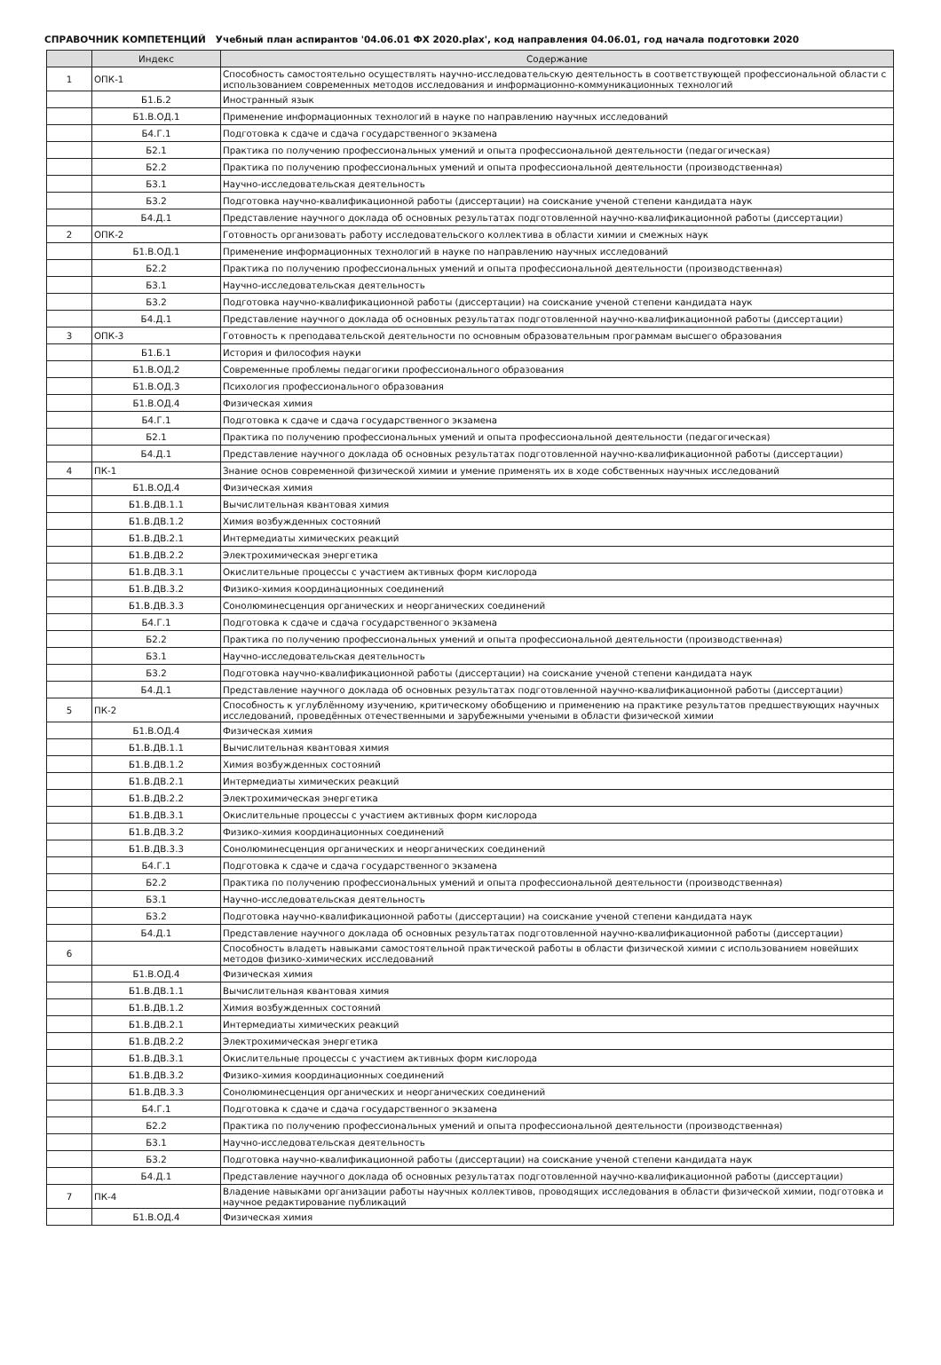СПРАВОЧНИК КОМПЕТЕНЦИЙ Учебный план аспирантов '04.06.01 ФХ 2020.plax', код направления 04.06.01, год начала подготовки 2020
| | Индекс | Содержание |
| --- | --- | --- |
| 1 | ОПК-1 | Способность самостоятельно осуществлять научно-исследовательскую деятельность в соответствующей профессиональной области с использованием современных методов исследования и информационно-коммуникационных технологий |
| | Б1.Б.2 | Иностранный язык |
| | Б1.В.ОД.1 | Применение информационных технологий в науке по направлению научных исследований |
| | Б4.Г.1 | Подготовка к сдаче и сдача государственного экзамена |
| | Б2.1 | Практика по получению профессиональных умений и опыта профессиональной деятельности (педагогическая) |
| | Б2.2 | Практика по получению профессиональных умений и опыта профессиональной деятельности (производственная) |
| | Б3.1 | Научно-исследовательская деятельность |
| | Б3.2 | Подготовка научно-квалификационной работы (диссертации) на соискание ученой степени кандидата наук |
| | Б4.Д.1 | Представление научного доклада об основных результатах подготовленной научно-квалификационной работы (диссертации) |
| 2 | ОПК-2 | Готовность организовать работу исследовательского коллектива в области химии и смежных наук |
| | Б1.В.ОД.1 | Применение информационных технологий в науке по направлению научных исследований |
| | Б2.2 | Практика по получению профессиональных умений и опыта профессиональной деятельности (производственная) |
| | Б3.1 | Научно-исследовательская деятельность |
| | Б3.2 | Подготовка научно-квалификационной работы (диссертации) на соискание ученой степени кандидата наук |
| | Б4.Д.1 | Представление научного доклада об основных результатах подготовленной научно-квалификационной работы (диссертации) |
| 3 | ОПК-3 | Готовность к преподавательской деятельности по основным образовательным программам высшего образования |
| | Б1.Б.1 | История и философия науки |
| | Б1.В.ОД.2 | Современные проблемы педагогики профессионального образования |
| | Б1.В.ОД.3 | Психология профессионального образования |
| | Б1.В.ОД.4 | Физическая химия |
| | Б4.Г.1 | Подготовка к сдаче и сдача государственного экзамена |
| | Б2.1 | Практика по получению профессиональных умений и опыта профессиональной деятельности (педагогическая) |
| | Б4.Д.1 | Представление научного доклада об основных результатах подготовленной научно-квалификационной работы (диссертации) |
| 4 | ПК-1 | Знание основ современной физической химии и умение применять их в ходе собственных научных исследований |
| | Б1.В.ОД.4 | Физическая химия |
| | Б1.В.ДВ.1.1 | Вычислительная квантовая химия |
| | Б1.В.ДВ.1.2 | Химия возбужденных состояний |
| | Б1.В.ДВ.2.1 | Интермедиаты химических реакций |
| | Б1.В.ДВ.2.2 | Электрохимическая энергетика |
| | Б1.В.ДВ.3.1 | Окислительные процессы с участием активных форм кислорода |
| | Б1.В.ДВ.3.2 | Физико-химия координационных соединений |
| | Б1.В.ДВ.3.3 | Сонолюминесценция органических и неорганических соединений |
| | Б4.Г.1 | Подготовка к сдаче и сдача государственного экзамена |
| | Б2.2 | Практика по получению профессиональных умений и опыта профессиональной деятельности (производственная) |
| | Б3.1 | Научно-исследовательская деятельность |
| | Б3.2 | Подготовка научно-квалификационной работы (диссертации) на соискание ученой степени кандидата наук |
| | Б4.Д.1 | Представление научного доклада об основных результатах подготовленной научно-квалификационной работы (диссертации) |
| 5 | ПК-2 | Способность к углублённому изучению, критическому обобщению и применению на практике результатов предшествующих научных исследований, проведённых отечественными и зарубежными учеными в области физической химии |
| | Б1.В.ОД.4 | Физическая химия |
| | Б1.В.ДВ.1.1 | Вычислительная квантовая химия |
| | Б1.В.ДВ.1.2 | Химия возбужденных состояний |
| | Б1.В.ДВ.2.1 | Интермедиаты химических реакций |
| | Б1.В.ДВ.2.2 | Электрохимическая энергетика |
| | Б1.В.ДВ.3.1 | Окислительные процессы с участием активных форм кислорода |
| | Б1.В.ДВ.3.2 | Физико-химия координационных соединений |
| | Б1.В.ДВ.3.3 | Сонолюминесценция органических и неорганических соединений |
| | Б4.Г.1 | Подготовка к сдаче и сдача государственного экзамена |
| | Б2.2 | Практика по получению профессиональных умений и опыта профессиональной деятельности (производственная) |
| | Б3.1 | Научно-исследовательская деятельность |
| | Б3.2 | Подготовка научно-квалификационной работы (диссертации) на соискание ученой степени кандидата наук |
| | Б4.Д.1 | Представление научного доклада об основных результатах подготовленной научно-квалификационной работы (диссертации) |
| 6 | | Способность владеть навыками самостоятельной практической работы в области физической химии с использованием новейших методов физико-химических исследований |
| | Б1.В.ОД.4 | Физическая химия |
| | Б1.В.ДВ.1.1 | Вычислительная квантовая химия |
| | Б1.В.ДВ.1.2 | Химия возбужденных состояний |
| | Б1.В.ДВ.2.1 | Интермедиаты химических реакций |
| | Б1.В.ДВ.2.2 | Электрохимическая энергетика |
| | Б1.В.ДВ.3.1 | Окислительные процессы с участием активных форм кислорода |
| | Б1.В.ДВ.3.2 | Физико-химия координационных соединений |
| | Б1.В.ДВ.3.3 | Сонолюминесценция органических и неорганических соединений |
| | Б4.Г.1 | Подготовка к сдаче и сдача государственного экзамена |
| | Б2.2 | Практика по получению профессиональных умений и опыта профессиональной деятельности (производственная) |
| | Б3.1 | Научно-исследовательская деятельность |
| | Б3.2 | Подготовка научно-квалификационной работы (диссертации) на соискание ученой степени кандидата наук |
| | Б4.Д.1 | Представление научного доклада об основных результатах подготовленной научно-квалификационной работы (диссертации) |
| 7 | ПК-4 | Владение навыками организации работы научных коллективов, проводящих исследования в области физической химии, подготовка и научное редактирование публикаций |
| | Б1.В.ОД.4 | Физическая химия |